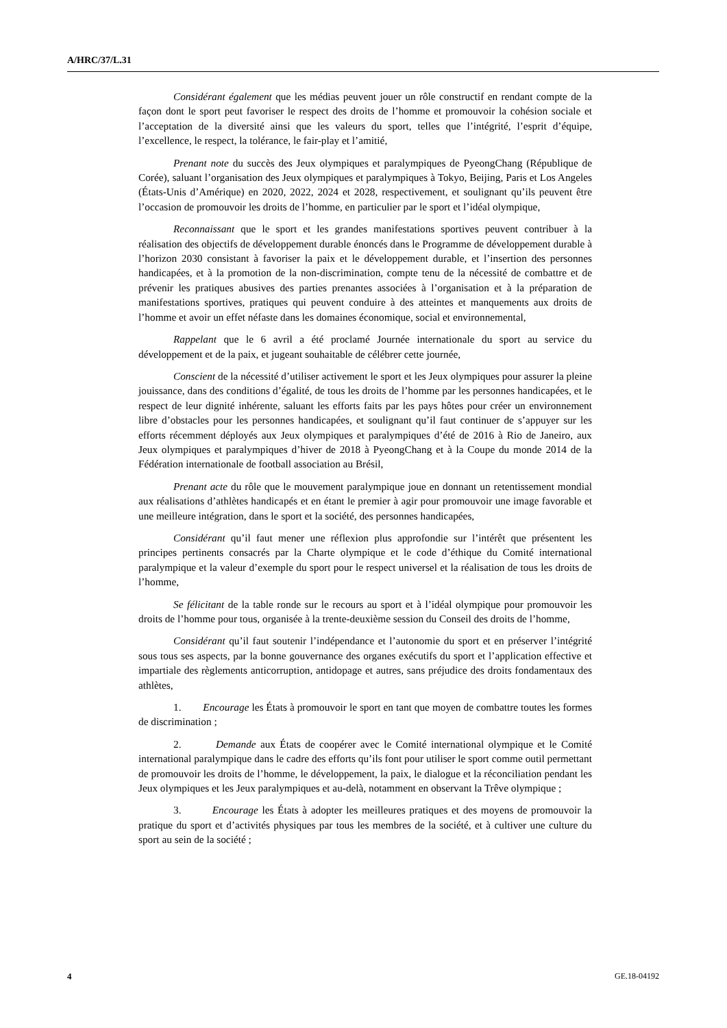A/HRC/37/L.31
Considérant également que les médias peuvent jouer un rôle constructif en rendant compte de la façon dont le sport peut favoriser le respect des droits de l’homme et promouvoir la cohésion sociale et l’acceptation de la diversité ainsi que les valeurs du sport, telles que l’intégrité, l’esprit d’équipe, l’excellence, le respect, la tolérance, le fair-play et l’amitié,
Prenant note du succès des Jeux olympiques et paralympiques de PyeongChang (République de Corée), saluant l’organisation des Jeux olympiques et paralympiques à Tokyo, Beijing, Paris et Los Angeles (États-Unis d’Amérique) en 2020, 2022, 2024 et 2028, respectivement, et soulignant qu’ils peuvent être l’occasion de promouvoir les droits de l’homme, en particulier par le sport et l’idéal olympique,
Reconnaissant que le sport et les grandes manifestations sportives peuvent contribuer à la réalisation des objectifs de développement durable énoncés dans le Programme de développement durable à l’horizon 2030 consistant à favoriser la paix et le développement durable, et l’insertion des personnes handicapées, et à la promotion de la non-discrimination, compte tenu de la nécessité de combattre et de prévenir les pratiques abusives des parties prenantes associées à l’organisation et à la préparation de manifestations sportives, pratiques qui peuvent conduire à des atteintes et manquements aux droits de l’homme et avoir un effet néfaste dans les domaines économique, social et environnemental,
Rappelant que le 6 avril a été proclamé Journée internationale du sport au service du développement et de la paix, et jugeant souhaitable de célébrer cette journée,
Conscient de la nécessité d’utiliser activement le sport et les Jeux olympiques pour assurer la pleine jouissance, dans des conditions d’égalité, de tous les droits de l’homme par les personnes handicapées, et le respect de leur dignité inhérente, saluant les efforts faits par les pays hôtes pour créer un environnement libre d’obstacles pour les personnes handicapées, et soulignant qu’il faut continuer de s’appuyer sur les efforts récemment déployés aux Jeux olympiques et paralympiques d’été de 2016 à Rio de Janeiro, aux Jeux olympiques et paralympiques d’hiver de 2018 à PyeongChang et à la Coupe du monde 2014 de la Fédération internationale de football association au Brésil,
Prenant acte du rôle que le mouvement paralympique joue en donnant un retentissement mondial aux réalisations d’athlètes handicapés et en étant le premier à agir pour promouvoir une image favorable et une meilleure intégration, dans le sport et la société, des personnes handicapées,
Considérant qu’il faut mener une réflexion plus approfondie sur l’intérêt que présentent les principes pertinents consacrés par la Charte olympique et le code d’éthique du Comité international paralympique et la valeur d’exemple du sport pour le respect universel et la réalisation de tous les droits de l’homme,
Se félicitant de la table ronde sur le recours au sport et à l’idéal olympique pour promouvoir les droits de l’homme pour tous, organisée à la trente-deuxième session du Conseil des droits de l’homme,
Considérant qu’il faut soutenir l’indépendance et l’autonomie du sport et en préserver l’intégrité sous tous ses aspects, par la bonne gouvernance des organes exécutifs du sport et l’application effective et impartiale des règlements anticorruption, antidopage et autres, sans préjudice des droits fondamentaux des athlètes,
1. Encourage les États à promouvoir le sport en tant que moyen de combattre toutes les formes de discrimination ;
2. Demande aux États de coopérer avec le Comité international olympique et le Comité international paralympique dans le cadre des efforts qu’ils font pour utiliser le sport comme outil permettant de promouvoir les droits de l’homme, le développement, la paix, le dialogue et la réconciliation pendant les Jeux olympiques et les Jeux paralympiques et au-delà, notamment en observant la Trêve olympique ;
3. Encourage les États à adopter les meilleures pratiques et des moyens de promouvoir la pratique du sport et d’activités physiques par tous les membres de la société, et à cultiver une culture du sport au sein de la société ;
4 GE.18-04192